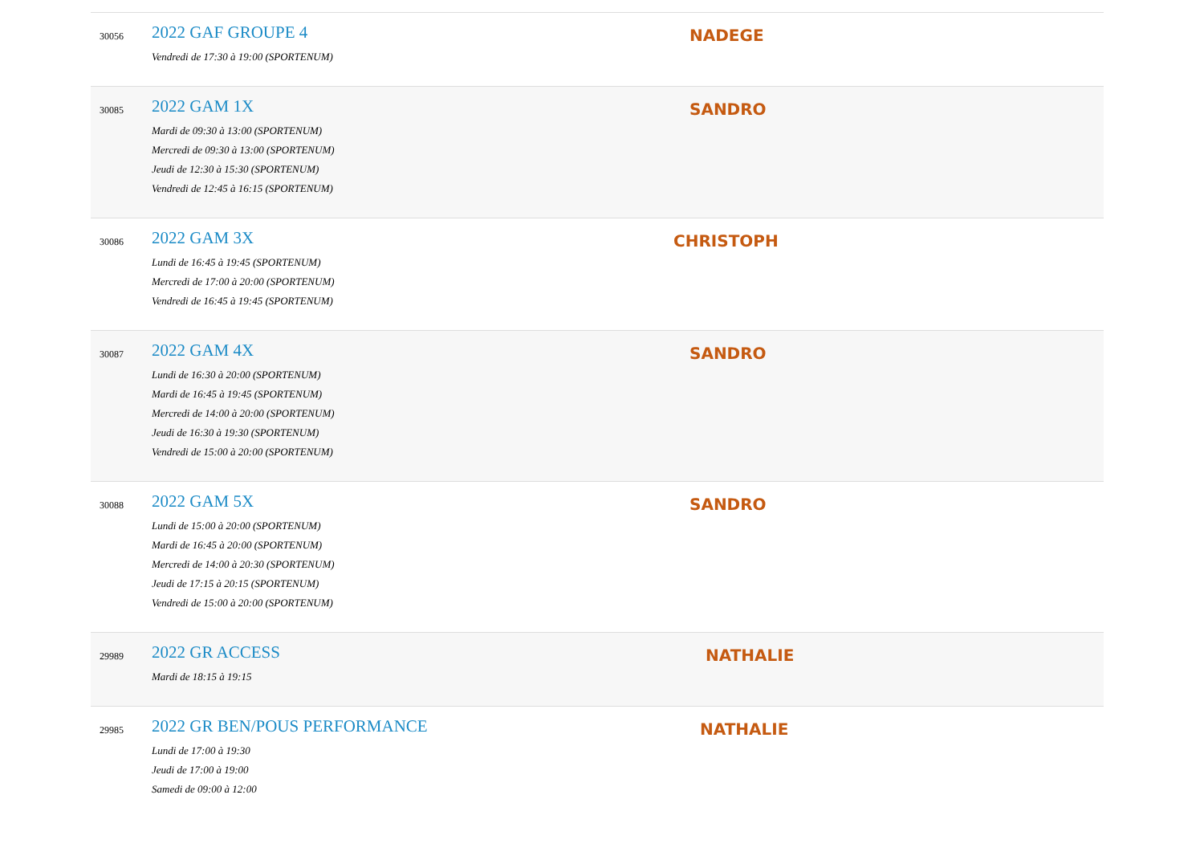| 30056 | 2022 GAF GROUPE 4 Vendredi de 17:30 à 19:00 (SPORTENUM) | NADEGE |
| 30085 | 2022 GAM 1X Mardi de 09:30 à 13:00 (SPORTENUM) Mercredi de 09:30 à 13:00 (SPORTENUM) Jeudi de 12:30 à 15:30 (SPORTENUM) Vendredi de 12:45 à 16:15 (SPORTENUM) | SANDRO |
| 30086 | 2022 GAM 3X Lundi de 16:45 à 19:45 (SPORTENUM) Mercredi de 17:00 à 20:00 (SPORTENUM) Vendredi de 16:45 à 19:45 (SPORTENUM) | CHRISTOPH |
| 30087 | 2022 GAM 4X Lundi de 16:30 à 20:00 (SPORTENUM) Mardi de 16:45 à 19:45 (SPORTENUM) Mercredi de 14:00 à 20:00 (SPORTENUM) Jeudi de 16:30 à 19:30 (SPORTENUM) Vendredi de 15:00 à 20:00 (SPORTENUM) | SANDRO |
| 30088 | 2022 GAM 5X Lundi de 15:00 à 20:00 (SPORTENUM) Mardi de 16:45 à 20:00 (SPORTENUM) Mercredi de 14:00 à 20:30 (SPORTENUM) Jeudi de 17:15 à 20:15 (SPORTENUM) Vendredi de 15:00 à 20:00 (SPORTENUM) | SANDRO |
| 29989 | 2022 GR ACCESS Mardi de 18:15 à 19:15 | NATHALIE |
| 29985 | 2022 GR BEN/POUS PERFORMANCE Lundi de 17:00 à 19:30 Jeudi de 17:00 à 19:00 Samedi de 09:00 à 12:00 | NATHALIE |